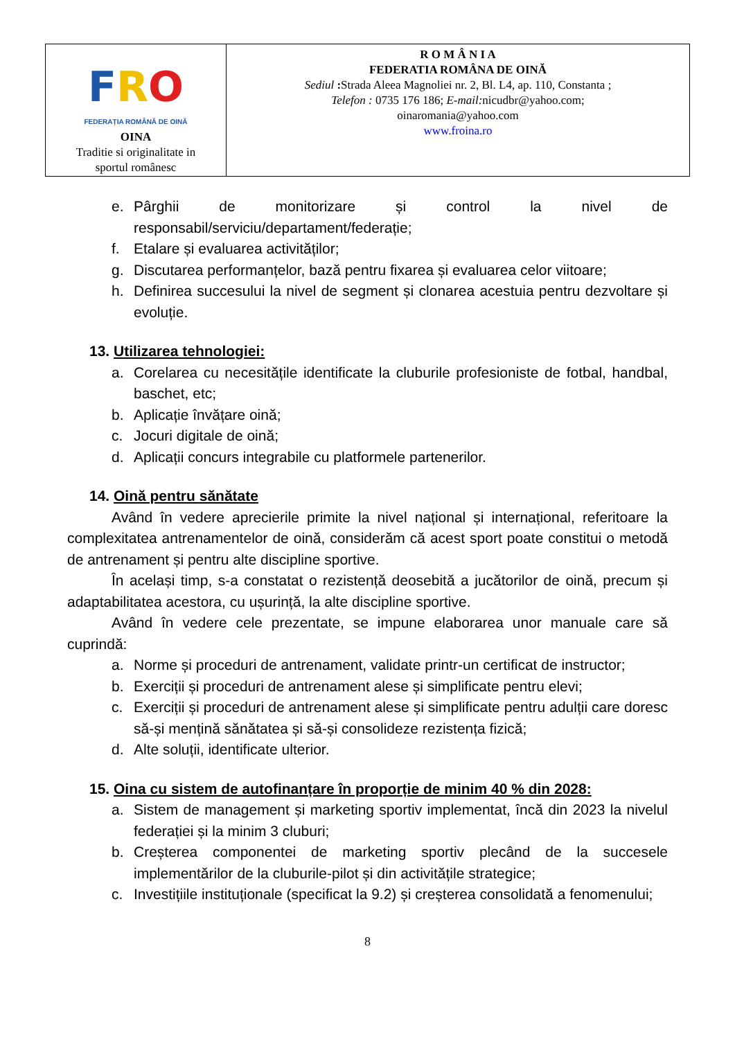| F R O FEDERAȚIA ROMÂNĂ DE OINĂ OINA Traditie si originalitate in sportul românesc | R O M Â N I A FEDERATIA ROMÂNA DE OINĂ Sediul : Strada Aleea Magnoliei nr. 2, Bl. L4, ap. 110, Constanta ; Telefon : 0735 176 186; E-mail: nicudbr@yahoo.com; oinaromania@yahoo.com www.froina.ro |
e. Pârghii de monitorizare și control la nivel de responsabil/serviciu/departament/federație;
f. Etalare și evaluarea activităților;
g. Discutarea performanțelor, bază pentru fixarea și evaluarea celor viitoare;
h. Definirea succesului la nivel de segment și clonarea acestuia pentru dezvoltare și evoluție.
13. Utilizarea tehnologiei:
a. Corelarea cu necesitățile identificate la cluburile profesioniste de fotbal, handbal, baschet, etc;
b. Aplicație învățare oină;
c. Jocuri digitale de oină;
d. Aplicații concurs integrabile cu platformele partenerilor.
14. Oină pentru sănătate
Având în vedere aprecierile primite la nivel național și internațional, referitoare la complexitatea antrenamentelor de oină, considerăm că acest sport poate constitui o metodă de antrenament și pentru alte discipline sportive.
În același timp, s-a constatat o rezistență deosebită a jucătorilor de oină, precum și adaptabilitatea acestora, cu ușurință, la alte discipline sportive.
Având în vedere cele prezentate, se impune elaborarea unor manuale care să cuprindă:
a. Norme și proceduri de antrenament, validate printr-un certificat de instructor;
b. Exerciții și proceduri de antrenament alese și simplificate pentru elevi;
c. Exerciții și proceduri de antrenament alese și simplificate pentru adulții care doresc să-și mențină sănătatea și să-și consolideze rezistența fizică;
d. Alte soluții, identificate ulterior.
15. Oina cu sistem de autofinanțare în proporție de minim 40 % din 2028:
a. Sistem de management și marketing sportiv implementat, încă din 2023 la nivelul federației și la minim 3 cluburi;
b. Creșterea componentei de marketing sportiv plecând de la succesele implementărilor de la cluburile-pilot și din activitățile strategice;
c. Investițiile instituționale (specificat la 9.2) și creșterea consolidată a fenomenului;
8